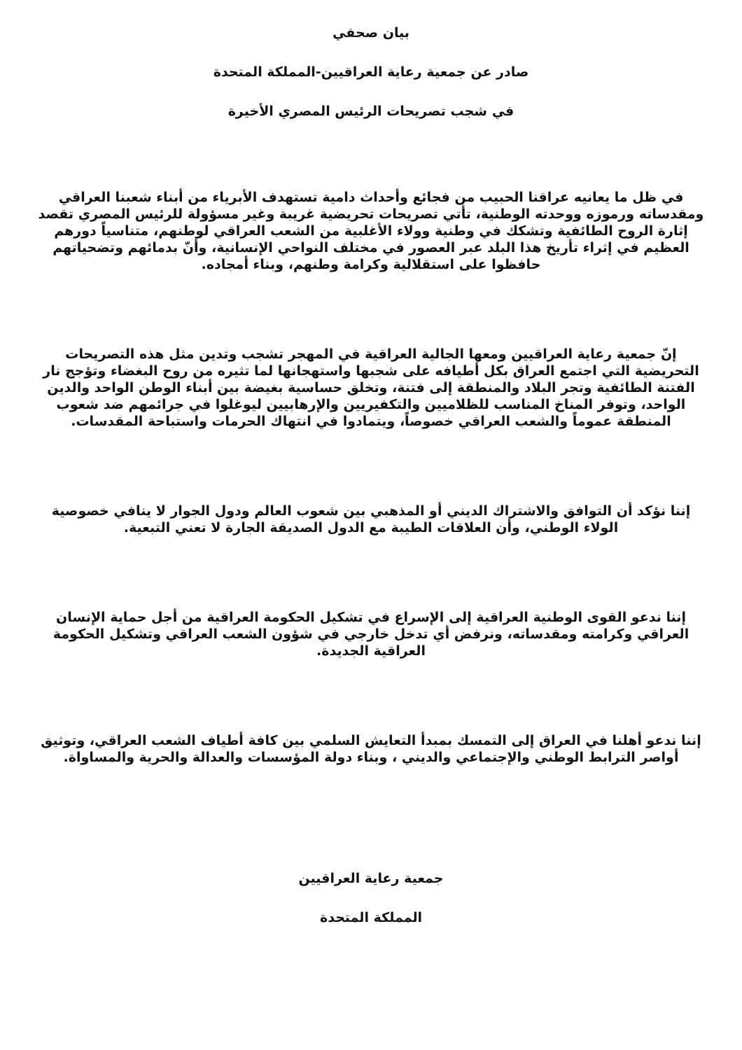بيان صحفي
صادر عن جمعية رعاية العراقيين-المملكة المتحدة
في شجب تصريحات الرئيس المصري الأخيرة
في ظل ما يعانيه عراقنا الحبيب من فجائع وأحداث دامية تستهدف الأبرياء من أبناء شعبنا العراقي ومقدساته ورموزه ووحدته الوطنية، تأتي تصريحات تحريضية غريبة وغير مسؤولة للرئيس المصري تقصد إثارة الروح الطائفية وتشكك في وطنية وولاء الأغلبية من الشعب العراقي لوطنهم، متناسياً دورهم العظيم في إثراء تأريخ هذا البلد عبر العصور في مختلف النواحي الإنسانية، وأنّ بدمائهم وتضحياتهم حافظوا على استقلالية وكرامة وطنهم، وبناء أمجاده.
إنّ جمعية رعاية العراقيين ومعها الجالية العراقية في المهجر تشجب وتدين مثل هذه التصريحات التحريضية التي اجتمع العراق بكل أطيافه على شجبها واستهجانها لما تثيره من روح البغضاء وتؤجج نار الفتنة الطائفية وتجر البلاد والمنطقة إلى فتنة، وتخلق حساسية بغيضة بين أبناء الوطن الواحد والدين الواحد، وتوفر المناخ المناسب للظلاميين والتكفيريين والإرهابيين ليوغلوا في جرائمهم ضد شعوب المنطقة عموماً والشعب العراقي خصوصاً، ويتمادوا في انتهاك الحرمات واستباحة المقدسات.
إننا نؤكد أن التوافق والاشتراك الديني أو المذهبي بين شعوب العالم ودول الجوار لا ينافي خصوصية الولاء الوطني، وأن العلاقات الطيبة مع الدول الصديقة الجارة لا تعني التبعية.
إننا ندعو القوى الوطنية العراقية إلى الإسراع في تشكيل الحكومة العراقية من أجل حماية الإنسان العراقي وكرامته ومقدساته، ونرفض أي تدخل خارجي في شؤون الشعب العراقي وتشكيل الحكومة العراقية الجديدة.
إننا ندعو أهلنا في العراق إلى التمسك بمبدأ التعايش السلمي بين كافة أطياف الشعب العراقي، وتوثيق أواصر الترابط الوطني والإجتماعي والديني ، وبناء دولة المؤسسات والعدالة والحرية والمساواة.
جمعية رعاية العراقيين
المملكة المتحدة